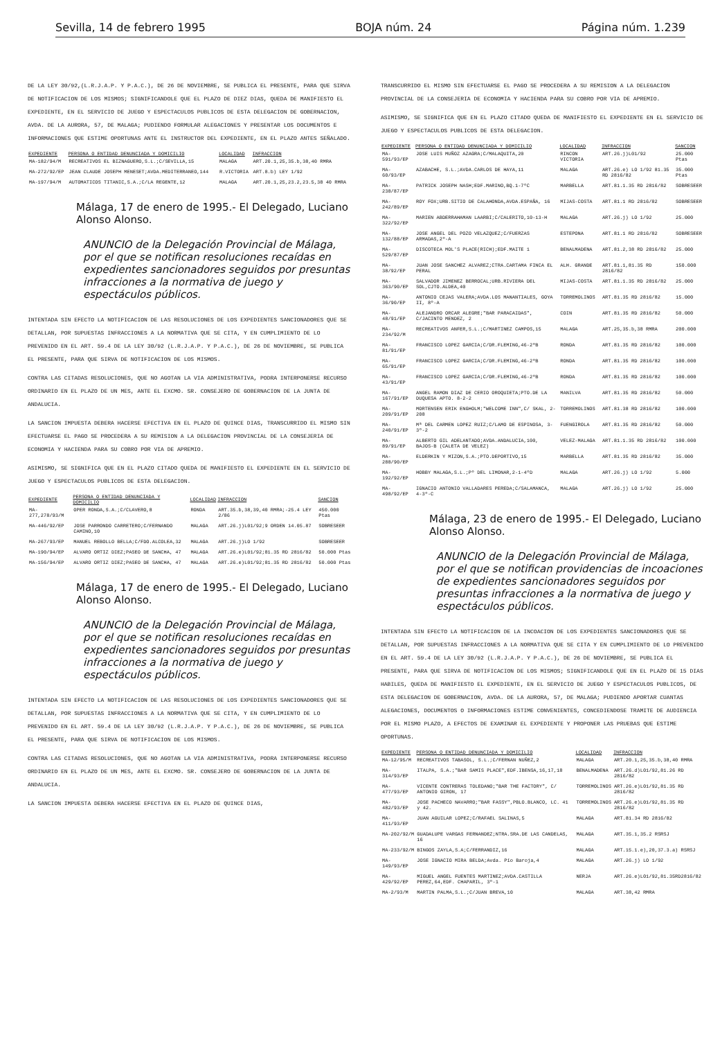Sevilla, 14 de febrero 1995 BOJA núm. 24 Página núm. 1.239
DE LA LEY 30/92,(L.R.J.A.P. Y P.A.C.), DE 26 DE NOVIEMBRE, SE PUBLICA EL PRESENTE, PARA QUE SIRVA DE NOTIFICACION DE LOS MISMOS; SIGNIFICANDOLE QUE EL PLAZO DE DIEZ DIAS, QUEDA DE MANIFIESTO EL EXPEDIENTE, EN EL SERVICIO DE JUEGO Y ESPECTACULOS PUBLICOS DE ESTA DELEGACION DE GOBERNACION, AVDA. DE LA AURORA, 57, DE MALAGA; PUDIENDO FORMULAR ALEGACIONES Y PRESENTAR LOS DOCUMENTOS E INFORMACIONES QUE ESTIME OPORTUNAS ANTE EL INSTRUCTOR DEL EXPEDIENTE, EN EL PLAZO ANTES SEÑALADO.
| EXPEDIENTE | PERSONA O ENTIDAD DENUNCIADA Y DOMICILIO | LOCALIDAD | INFRACCION |
| --- | --- | --- | --- |
| MA-182/94/M | RECREATIVOS EL BIZNAGUERO,S.L.;C/SEVILLA,15 | MALAGA | ART.20.1,25,35.b,38,40 RMRA |
| MA-272/92/EP | JEAN CLAUDE JOSEPH MENESET;AVDA.MEDITERRANEO,144 | R.VICTORIA | ART.8.b) LEY 1/92 |
| MA-197/94/M | AUTOMATICOS TITANIC,S.A.;C/LA REGENTE,12 | MALAGA | ART.20.1,25,23.2,23.5,38 40 RMRA |
Málaga, 17 de enero de 1995.- El Delegado, Luciano Alonso Alonso.
ANUNCIO de la Delegación Provincial de Málaga, por el que se notifican resoluciones recaídas en expedientes sancionadores seguidos por presuntas infracciones a la normativa de juego y espectáculos públicos.
INTENTADA SIN EFECTO LA NOTIFICACION DE LAS RESOLUCIONES DE LOS EXPEDIENTES SANCIONADORES QUE SE DETALLAN, POR SUPUESTAS INFRACCIONES A LA NORMATIVA QUE SE CITA, Y EN CUMPLIMIENTO DE LO PREVENIDO EN EL ART. 59.4 DE LA LEY 30/92 (L.R.J.A.P. Y P.A.C.), DE 26 DE NOVIEMBRE, SE PUBLICA EL PRESENTE, PARA QUE SIRVA DE NOTIFICACION DE LOS MISMOS.
CONTRA LAS CITADAS RESOLUCIONES, QUE NO AGOTAN LA VIA ADMINISTRATIVA, PODRA INTERPONERSE RECURSO ORDINARIO EN EL PLAZO DE UN MES, ANTE EL EXCMO. SR. CONSEJERO DE GOBERNACION DE LA JUNTA DE ANDALUCIA.
LA SANCION IMPUESTA DEBERA HACERSE EFECTIVA EN EL PLAZO DE QUINCE DIAS, TRANSCURRIDO EL MISMO SIN EFECTUARSE EL PAGO SE PROCEDERA A SU REMISION A LA DELEGACION PROVINCIAL DE LA CONSEJERIA DE ECONOMIA Y HACIENDA PARA SU COBRO POR VIA DE APREMIO.
ASIMISMO, SE SIGNIFICA QUE EN EL PLAZO CITADO QUEDA DE MANIFIESTO EL EXPEDIENTE EN EL SERVICIO DE JUEGO Y ESPECTACULOS PUBLICOS DE ESTA DELEGACION.
| EXPEDIENTE | PERSONA O ENTIDAD DENUNCIADA Y DOMICILIO | LOCALIDAD | INFRACCION | SANCION |
| --- | --- | --- | --- | --- |
| MA-277,278/93/M | OPER RONDA,S.A.;C/CLAVERO,8 | RONDA | ART.35.b,38,39,40 RMRA;-25.4 LEY 2/86 | 450.000 Ptas |
| MA-446/92/EP | JOSE PARRONDO CARRETERO;C/FERNANDO CAMINO,10 | MALAGA | ART.26.j)L01/92;9 ORDEN 14.05.87 | SOBRESEER |
| MA-267/93/EP | MANUEL REBOLLO BELLA;C/FDO.ALCOLEA,32 | MALAGA | ART.26.j)LO 1/92 | SOBRESEER |
| MA-190/94/EP | ALVARO ORTIZ DIEZ;PASEO DE SANCHA, 47 | MALAGA | ART.26.e)L01/92;81.35 RD 2816/82 | 50.000 Ptas |
| MA-156/94/EP | ALVARO ORTIZ DIEZ;PASEO DE SANCHA, 47 | MALAGA | ART.26.e)L01/92;81.35 RD 2816/82 | 50.000 Ptas |
Málaga, 17 de enero de 1995.- El Delegado, Luciano Alonso Alonso.
ANUNCIO de la Delegación Provincial de Málaga, por el que se notifican resoluciones recaídas en expedientes sancionadores seguidos por presuntas infracciones a la normativa de juego y espectáculos públicos.
INTENTADA SIN EFECTO LA NOTIFICACION DE LAS RESOLUCIONES DE LOS EXPEDIENTES SANCIONADORES QUE SE DETALLAN, POR SUPUESTAS INFRACCIONES A LA NORMATIVA QUE SE CITA, Y EN CUMPLIMIENTO DE LO PREVENIDO EN EL ART. 59.4 DE LA LEY 30/92 (L.R.J.A.P. Y P.A.C.), DE 26 DE NOVIEMBRE, SE PUBLICA EL PRESENTE, PARA QUE SIRVA DE NOTIFICACION DE LOS MISMOS.
CONTRA LAS CITADAS RESOLUCIONES, QUE NO AGOTAN LA VIA ADMINISTRATIVA, PODRA INTERPONERSE RECURSO ORDINARIO EN EL PLAZO DE UN MES, ANTE EL EXCMO. SR. CONSEJERO DE GOBERNACION DE LA JUNTA DE ANDALUCIA.
LA SANCION IMPUESTA DEBERA HACERSE EFECTIVA EN EL PLAZO DE QUINCE DIAS,
TRANSCURRIDO EL MISMO SIN EFECTUARSE EL PAGO SE PROCEDERA A SU REMISION A LA DELEGACION PROVINCIAL DE LA CONSEJERIA DE ECONOMIA Y HACIENDA PARA SU COBRO POR VIA DE APREMIO.
ASIMISMO, SE SIGNIFICA QUE EN EL PLAZO CITADO QUEDA DE MANIFIESTO EL EXPEDIENTE EN EL SERVICIO DE JUEGO Y ESPECTACULOS PUBLICOS DE ESTA DELEGACION.
| EXPEDIENTE | PERSONA O ENTIDAD DENUNCIADA Y DOMICILIO | LOCALIDAD | INFRACCION | SANCION |
| --- | --- | --- | --- | --- |
| MA-591/93/EP | JOSE LUIS MUÑOZ AZAGRA;C/MALAQUITA,20 | RINCON VICTORIA | ART.26.j)L01/92 | 25.000 Ptas |
| MA-60/93/EP | AZABACHE, S.L.;AVDA.CARLOS DE HAYA,11 | MALAGA | ART.26.e) LO 1/92 81.35 RD 2816/82 | 35.000 Ptas |
| MA-238/87/EP | PATRICK JOSEPH NASH;EDF.MARINO,BQ.1-7ºC | MARBELLA | ART.81.1.35 RD 2816/82 | SOBRESEER |
| MA-242/89/EP | ROY FOX;URB.SITIO DE CALAHONDA,AVDA.ESPAÑA, 16 | MIJAS-COSTA | ART.81.1 RD 2816/82 | SOBRESEER |
| MA-322/92/EP | MARIEN ABDERRAHAMAN LAARBI;C/CALERITO,10-13-H | MALAGA | ART.26.j) LO 1/92 | 25.000 |
| MA-132/88/EP | JOSE ANGEL DEL POZO VELAZQUEZ;C/FUERZAS ARMADAS,2º-A | ESTEPONA | ART.81.1 RD 2816/82 | SOBRESEER |
| MA-529/87/EP | DISCOTECA MOL'S PLACE(RICH);EDF.MAITE 1 | BENALMADENA | ART.81.2,38 RD 2816/82 | 25.000 |
| MA-38/92/EP | JUAN JOSE SANCHEZ ALVAREZ;CTRA.CARTAMA FINCA EL PERAL | ALH. GRANDE | ART.81.1,81.35 RD 2816/82 | 150.000 |
| MA-363/90/EP | SALVADOR JIMENEZ BERROCAL;URB.RIVIERA DEL SOL,CJTO.ALDEA,40 | MIJAS-COSTA | ART.81.1.35 RD 2816/82 | 25.000 |
| MA-36/90/EP | ANTONIO CEJAS VALERA;AVDA.LOS MANANTIALES, GOYA II, 8º-A | TORREMOLINOS | ART.81.35 RD 2816/82 | 15.000 |
| MA-48/91/EP | ALEJANDRO ORCAR ALEGRE;"BAR PARACAIDAS", C/JACINTO MENDEZ, 2 | COIN | ART.81.35 RD 2816/82 | 50.000 |
| MA-234/92/M | RECREATIVOS ANFER,S.L.;C/MARTINEZ CAMPOS,15 | MALAGA | ART.25,35.b,38 RMRA | 200.000 |
| MA-81/91/EP | FRANCISCO LOPEZ GARCIA;C/DR.FLEMING,46-2ºB | RONDA | ART.81.35 RD 2816/82 | 100.000 |
| MA-65/91/EP | FRANCISCO LOPEZ GARCIA;C/DR.FLEMING,46-2ºB | RONDA | ART.81.35 RD 2816/82 | 100.000 |
| MA-43/91/EP | FRANCISCO LOPEZ GARCIA;C/DR.FLEMING,46-2ºB | RONDA | ART.81.35 RD 2816/82 | 100.000 |
| MA-167/91/EP | ANGEL RAMON DIAZ DE CERIO OROQUIETA;PTO.DE LA DUQUESA APTO. 8-2-2 | MANILVA | ART.81.35 RD 2816/82 | 50.000 |
| MA-209/91/EP | MORTENSEN ERIK ENGHOLM;"WELCOME INN",C/ SKAL, 2-208 | TORREMOLINOS | ART.81.38 RD 2816/82 | 100.000 |
| MA-240/91/EP | Mª DEL CARMEN LOPEZ RUIZ;C/LAMO DE ESPINOSA, 3-3º-2 | FUENGIROLA | ART.81.35 RD 2816/82 | 50.000 |
| MA-89/91/EP | ALBERTO GIL ADELANTADO;AVDA.ANDALUCIA,100, BAJOS-B (CALETA DE VELEZ) | VELEZ-MALAGA | ART.81.1.35 RD 2816/82 | 100.000 |
| MA-288/90/EP | ELDERKIN Y MIZON,S.A.;PTO.DEPORTIVO,15 | MARBELLA | ART.81.35 RD 2816/82 | 35.000 |
| MA-192/92/EP | HOBBY MALAGA,S.L.;Pº DEL LIMONAR,2-1-4ºD | MALAGA | ART.26.j) LO 1/92 | 5.000 |
| MA-498/92/EP | IGNACIO ANTONIO VALLADARES PEREDA;C/SALAMANCA, 4-3º-C | MALAGA | ART.26.j) LO 1/92 | 25.000 |
Málaga, 23 de enero de 1995.- El Delegado, Luciano Alonso Alonso.
ANUNCIO de la Delegación Provincial de Málaga, por el que se notifican providencias de incoaciones de expedientes sancionadores seguidos por presuntas infracciones a la normativa de juego y espectáculos públicos.
INTENTADA SIN EFECTO LA NOTIFICACION DE LA INCOACION DE LOS EXPEDIENTES SANCIONADORES QUE SE DETALLAN, POR SUPUESTAS INFRACCIONES A LA NORMATIVA QUE SE CITA Y EN CUMPLIMIENTO DE LO PREVENIDO EN EL ART. 59.4 DE LA LEY 30/92 (L.R.J.A.P. Y P.A.C.), DE 26 DE NOVIEMBRE, SE PUBLICA EL PRESENTE, PARA QUE SIRVA DE NOTIFICACION DE LOS MISMOS; SIGNIFICANDOLE QUE EN EL PLAZO DE 15 DIAS HABILES, QUEDA DE MANIFIESTO EL EXPEDIENTE, EN EL SERVICIO DE JUEGO Y ESPECTACULOS PUBLICOS, DE ESTA DELEGACION DE GOBERNACION, AVDA. DE LA AURORA, 57, DE MALAGA; PUDIENDO APORTAR CUANTAS ALEGACIONES, DOCUMENTOS O INFORMACIONES ESTIME CONVENIENTES, CONCEDIENDOSE TRAMITE DE AUDIENCIA POR EL MISMO PLAZO, A EFECTOS DE EXAMINAR EL EXPEDIENTE Y PROPONER LAS PRUEBAS QUE ESTIME OPORTUNAS.
| EXPEDIENTE | PERSONA O ENTIDAD DENUNCIADA Y DOMICILIO | LOCALIDAD | INFRACCION |
| --- | --- | --- | --- |
| MA-12/95/M | RECREATIVOS TABASOL, S.L.;C/FERNAN NUÑEZ,2 | MALAGA | ART.20.1,25,35.b,38,40 RMRA |
| MA-314/93/EP | ITALPA, S.A.;"BAR SAMIS PLACE",EDF.IBENSA,16,17,18 | BENALMADENA | ART.26.d)L01/92,81.26 RD 2816/82 |
| MA-477/93/EP | VICENTE CONTRERAS TOLEDANO;"BAR THE FACTORY", C/ ANTONIO GIRON, 17 | TORREMOLINOS | ART.26.e)L01/92,81.35 RD 2816/82 |
| MA-482/93/EP | JOSE PACHECO NAVARRO;"BAR FASSY",PBLO.BLANCO, LC. 41 y 42. | TORREMOLINOS | ART.26.e)L01/92,81.35 RD 2816/82 |
| MA-411/93/EP | JUAN AGUILAR LOPEZ;C/RAFAEL SALINAS,5 | MALAGA | ART.81.34 RD 2816/82 |
| MA-202/92/M | GUADALUPE VARGAS FERNANDEZ;NTRA.SRA.DE LAS CANDELAS, 16 | MALAGA | ART.35.1,35.2 RSRSJ |
| MA-233/92/M | BINGOS ZAYLA,S.A;C/FERRANDIZ,16 | MALAGA | ART.15.1.e),20,37.3.a) RSRSJ |
| MA-149/93/EP | JOSE IGNACIO MIRA BELDA;Avda. Pío Baroja,4 | MALAGA | ART.26.j) LO 1/92 |
| MA-429/92/EP | MIGUEL ANGEL FUENTES MARTINEZ;AVDA.CASTILLA PEREZ,64,EDF. CHAPARIL, 3º-1 | NERJA | ART.26.e)L01/92,81.35RD2816/82 |
| MA-2/93/M | MARTIN PALMA,S.L.;C/JUAN BREVA,10 | MALAGA | ART.38,42 RMRA |